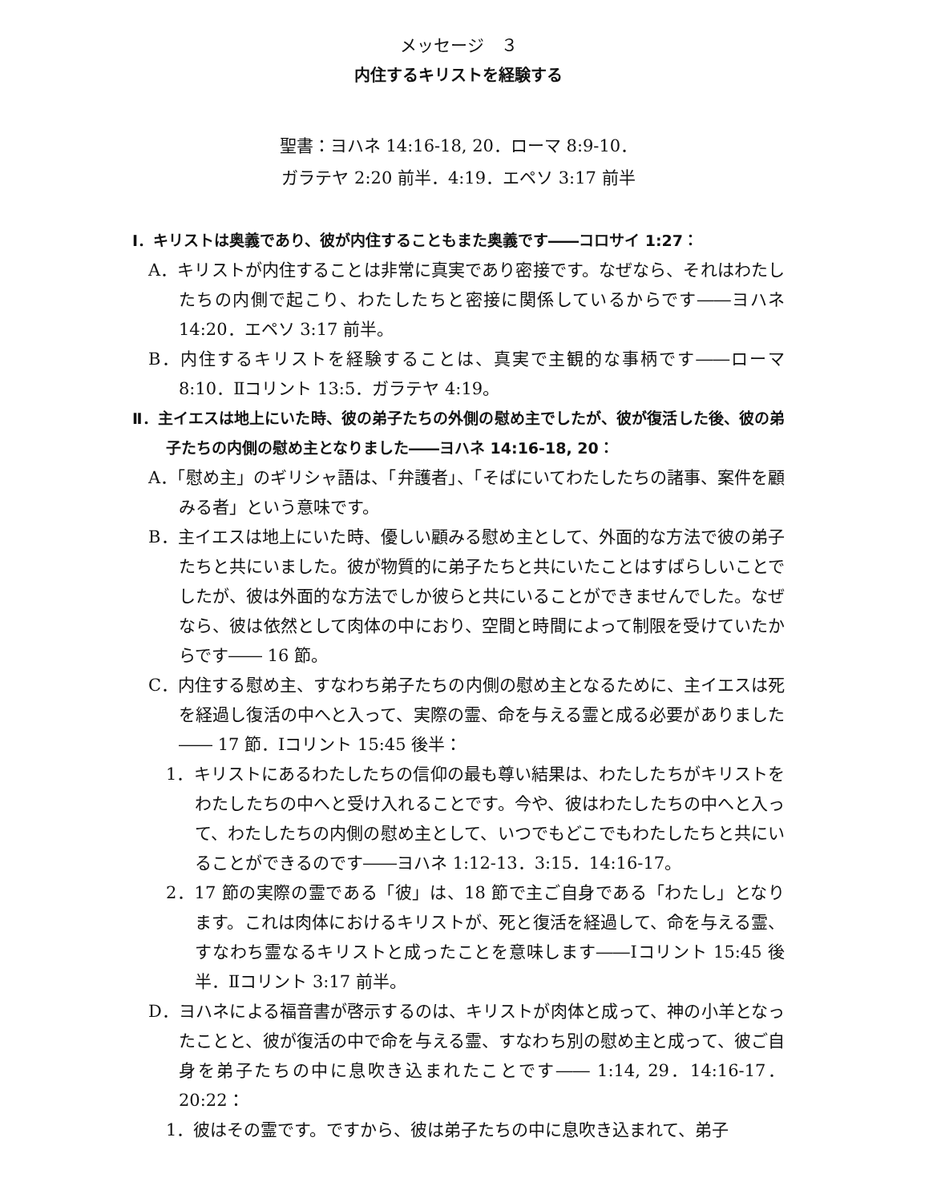メッセージ　３
内住するキリストを経験する
聖書：ヨハネ 14:16-18, 20．ローマ 8:9-10．
ガラテヤ 2:20 前半．4:19．エペソ 3:17 前半
Ⅰ．キリストは奥義であり、彼が内住することもまた奥義です――コロサイ 1:27：
A．キリストが内住することは非常に真実であり密接です。なぜなら、それはわたしたちの内側で起こり、わたしたちと密接に関係しているからです――ヨハネ 14:20．エペソ 3:17 前半。
B．内住するキリストを経験することは、真実で主観的な事柄です――ローマ 8:10．Ⅱコリント 13:5．ガラテヤ 4:19。
Ⅱ．主イエスは地上にいた時、彼の弟子たちの外側の慰め主でしたが、彼が復活した後、彼の弟子たちの内側の慰め主となりました――ヨハネ 14:16-18, 20：
A．「慰め主」のギリシャ語は、「弁護者」、「そばにいてわたしたちの諸事、案件を顧みる者」という意味です。
B．主イエスは地上にいた時、優しい顧みる慰め主として、外面的な方法で彼の弟子たちと共にいました。彼が物質的に弟子たちと共にいたことはすばらしいことでしたが、彼は外面的な方法でしか彼らと共にいることができませんでした。なぜなら、彼は依然として肉体の中におり、空間と時間によって制限を受けていたからです―― 16 節。
C．内住する慰め主、すなわち弟子たちの内側の慰め主となるために、主イエスは死を経過し復活の中へと入って、実際の霊、命を与える霊と成る必要がありました―― 17 節．Ⅰコリント 15:45 後半：
1．キリストにあるわたしたちの信仰の最も尊い結果は、わたしたちがキリストをわたしたちの中へと受け入れることです。今や、彼はわたしたちの中へと入って、わたしたちの内側の慰め主として、いつでもどこでもわたしたちと共にいることができるのです――ヨハネ 1:12-13．3:15．14:16-17。
2．17 節の実際の霊である「彼」は、18 節で主ご自身である「わたし」となります。これは肉体におけるキリストが、死と復活を経過して、命を与える霊、すなわち霊なるキリストと成ったことを意味します――Ⅰコリント 15:45 後半．Ⅱコリント 3:17 前半。
D．ヨハネによる福音書が啓示するのは、キリストが肉体と成って、神の小羊となったことと、彼が復活の中で命を与える霊、すなわち別の慰め主と成って、彼ご自身を弟子たちの中に息吹き込まれたことです―― 1:14, 29．14:16-17．20:22：
1．彼はその霊です。ですから、彼は弟子たちの中に息吹き込まれて、弟子